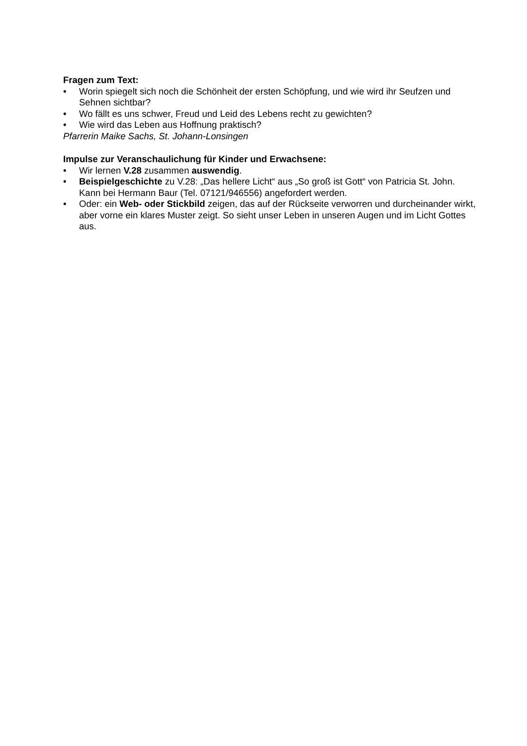Fragen zum Text:
• Worin spiegelt sich noch die Schönheit der ersten Schöpfung, und wie wird ihr Seufzen und Sehnen sichtbar?
• Wo fällt es uns schwer, Freud und Leid des Lebens recht zu gewichten?
• Wie wird das Leben aus Hoffnung praktisch?
Pfarrerin Maike Sachs, St. Johann-Lonsingen
Impulse zur Veranschaulichung für Kinder und Erwachsene:
• Wir lernen V.28 zusammen auswendig.
• Beispielgeschichte zu V.28: „Das hellere Licht“ aus „So groß ist Gott“ von Patricia St. John. Kann bei Hermann Baur (Tel. 07121/946556) angefordert werden.
• Oder: ein Web- oder Stickbild zeigen, das auf der Rückseite verworren und durcheinander wirkt, aber vorne ein klares Muster zeigt. So sieht unser Leben in unseren Augen und im Licht Gottes aus.